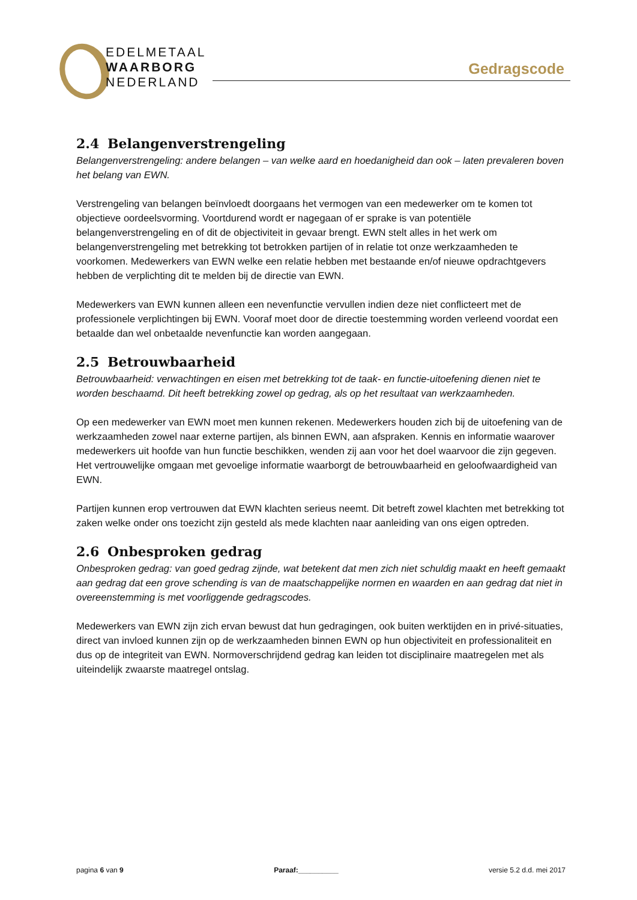EDELMETAAL
WAARBORG
NEDERLAND
Gedragscode
2.4 Belangenverstrengeling
Belangenverstrengeling: andere belangen – van welke aard en hoedanigheid dan ook – laten prevaleren boven het belang van EWN.
Verstrengeling van belangen beïnvloedt doorgaans het vermogen van een medewerker om te komen tot objectieve oordeelsvorming. Voortdurend wordt er nagegaan of er sprake is van potentiële belangenverstrengeling en of dit de objectiviteit in gevaar brengt. EWN stelt alles in het werk om belangenverstrengeling met betrekking tot betrokken partijen of in relatie tot onze werkzaamheden te voorkomen. Medewerkers van EWN welke een relatie hebben met bestaande en/of nieuwe opdrachtgevers hebben de verplichting dit te melden bij de directie van EWN.
Medewerkers van EWN kunnen alleen een nevenfunctie vervullen indien deze niet conflicteert met de professionele verplichtingen bij EWN. Vooraf moet door de directie toestemming worden verleend voordat een betaalde dan wel onbetaalde nevenfunctie kan worden aangegaan.
2.5 Betrouwbaarheid
Betrouwbaarheid: verwachtingen en eisen met betrekking tot de taak- en functie-uitoefening dienen niet te worden beschaamd. Dit heeft betrekking zowel op gedrag, als op het resultaat van werkzaamheden.
Op een medewerker van EWN moet men kunnen rekenen. Medewerkers houden zich bij de uitoefening van de werkzaamheden zowel naar externe partijen, als binnen EWN, aan afspraken. Kennis en informatie waarover medewerkers uit hoofde van hun functie beschikken, wenden zij aan voor het doel waarvoor die zijn gegeven. Het vertrouwelijke omgaan met gevoelige informatie waarborgt de betrouwbaarheid en geloofwaardigheid van EWN.
Partijen kunnen erop vertrouwen dat EWN klachten serieus neemt. Dit betreft zowel klachten met betrekking tot zaken welke onder ons toezicht zijn gesteld als mede klachten naar aanleiding van ons eigen optreden.
2.6 Onbesproken gedrag
Onbesproken gedrag: van goed gedrag zijnde, wat betekent dat men zich niet schuldig maakt en heeft gemaakt aan gedrag dat een grove schending is van de maatschappelijke normen en waarden en aan gedrag dat niet in overeenstemming is met voorliggende gedragscodes.
Medewerkers van EWN zijn zich ervan bewust dat hun gedragingen, ook buiten werktijden en in privé-situaties, direct van invloed kunnen zijn op de werkzaamheden binnen EWN op hun objectiviteit en professionaliteit en dus op de integriteit van EWN. Normoverschrijdend gedrag kan leiden tot disciplinaire maatregelen met als uiteindelijk zwaarste maatregel ontslag.
pagina 6 van 9 Paraaf:__________ versie 5.2 d.d. mei 2017